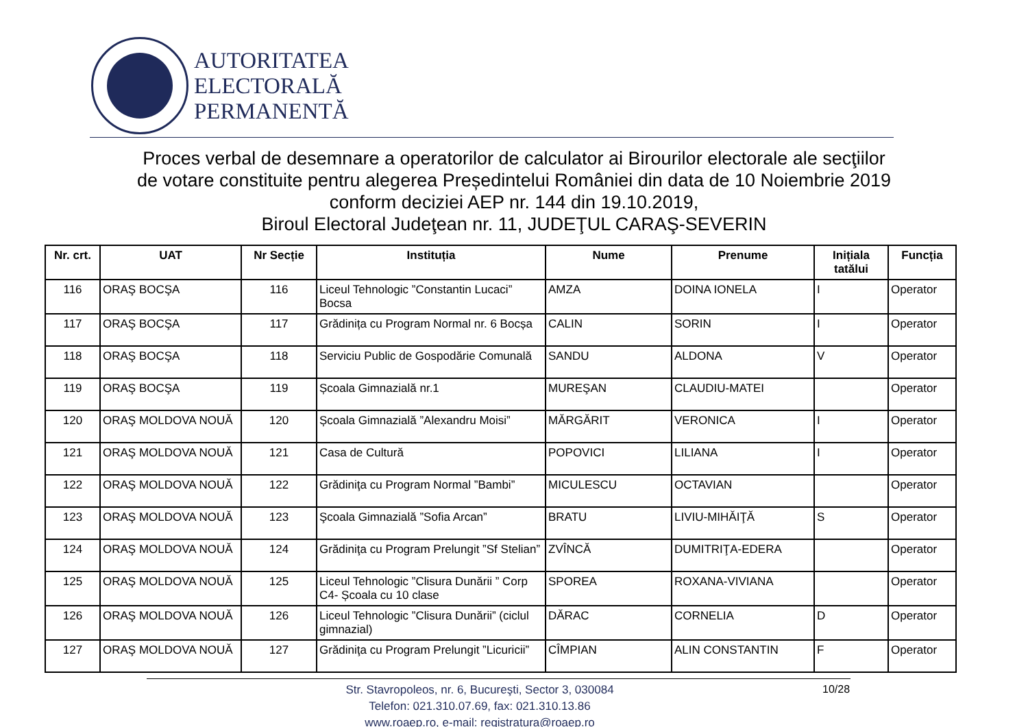AUTORITATEA
ELECTORALĂ
PERMANENTĂ
Proces verbal de desemnare a operatorilor de calculator ai Birourilor electorale ale secţiilor
de votare constituite pentru alegerea Președintelui României din data de 10 Noiembrie 2019
conform deciziei AEP nr. 144 din 19.10.2019,
Biroul Electoral Judeţean nr. 11, JUDEŢUL CARAŞ-SEVERIN
| Nr. crt. | UAT | Nr Secție | Instituția | Nume | Prenume | Inițiala tatălui | Funcția |
| --- | --- | --- | --- | --- | --- | --- | --- |
| 116 | ORAŞ BOCŞA | 116 | Liceul Tehnologic ”Constantin Lucaci” Bocsa | AMZA | DOINA IONELA | I | Operator |
| 117 | ORAŞ BOCŞA | 117 | Grădinița cu Program Normal nr. 6 Bocșa | CALIN | SORIN | I | Operator |
| 118 | ORAŞ BOCŞA | 118 | Serviciu Public de Gospodărie Comunală | SANDU | ALDONA | V | Operator |
| 119 | ORAŞ BOCŞA | 119 | Școala Gimnazială nr.1 | MUREŞAN | CLAUDIU-MATEI | | Operator |
| 120 | ORAŞ MOLDOVA NOUĂ | 120 | Școala Gimnazială ”Alexandru Moisi” | MĂRGĂRIT | VERONICA | I | Operator |
| 121 | ORAŞ MOLDOVA NOUĂ | 121 | Casa de Cultură | POPOVICI | LILIANA | I | Operator |
| 122 | ORAŞ MOLDOVA NOUĂ | 122 | Grădiniţa cu Program Normal ”Bambi” | MICULESCU | OCTAVIAN | | Operator |
| 123 | ORAŞ MOLDOVA NOUĂ | 123 | Şcoala Gimnazială ”Sofia Arcan” | BRATU | LIVIU-MIHĂIŢĂ | S | Operator |
| 124 | ORAŞ MOLDOVA NOUĂ | 124 | Grădiniţa cu Program Prelungit ”Sf Stelian” | ZVÎNCĂ | DUMITRIŢA-EDERA | | Operator |
| 125 | ORAŞ MOLDOVA NOUĂ | 125 | Liceul Tehnologic ”Clisura Dunării ” Corp C4- Școala cu 10 clase | SPOREA | ROXANA-VIVIANA | | Operator |
| 126 | ORAŞ MOLDOVA NOUĂ | 126 | Liceul Tehnologic ”Clisura Dunării” (ciclul gimnazial) | DĂRAC | CORNELIA | D | Operator |
| 127 | ORAŞ MOLDOVA NOUĂ | 127 | Grădiniţa cu Program Prelungit ”Licuricii” | CÎMPIAN | ALIN CONSTANTIN | F | Operator |
Str. Stavropoleos, nr. 6, Bucureşti, Sector 3, 030084
Telefon: 021.310.07.69, fax: 021.310.13.86
www.roaep.ro, e-mail: registratura@roaep.ro
10/28